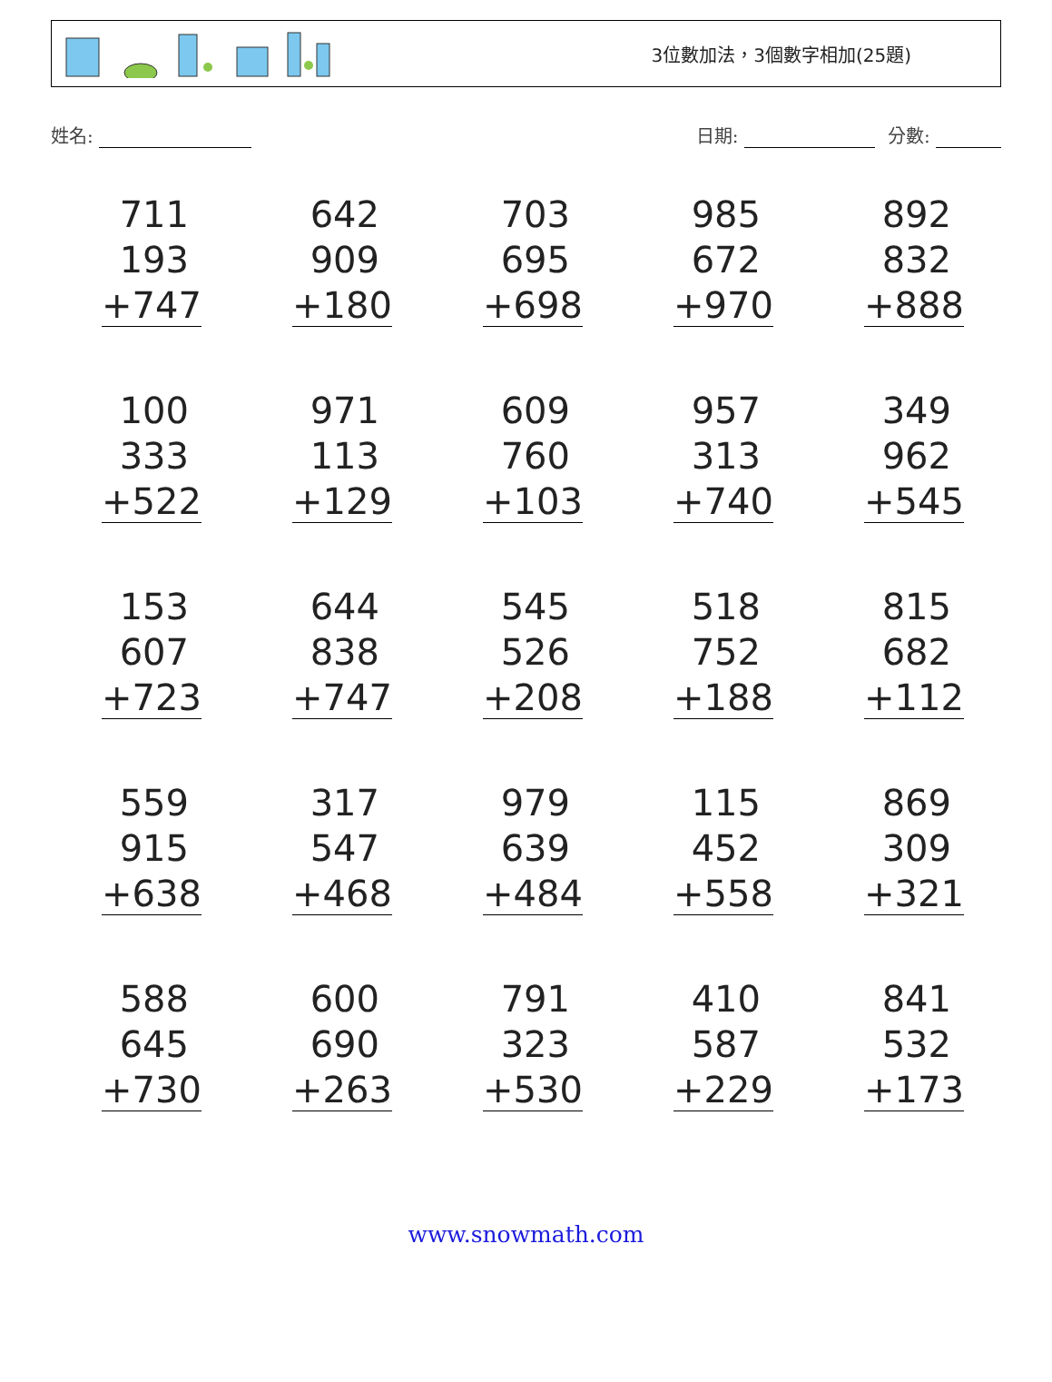3位數加法，3個數字相加(25題)
姓名: 日期: 分數:
711
193
+747
642
909
+180
703
695
+698
985
672
+970
892
832
+888
100
333
+522
971
113
+129
609
760
+103
957
313
+740
349
962
+545
153
607
+723
644
838
+747
545
526
+208
518
752
+188
815
682
+112
559
915
+638
317
547
+468
979
639
+484
115
452
+558
869
309
+321
588
645
+730
600
690
+263
791
323
+530
410
587
+229
841
532
+173
www.snowmath.com